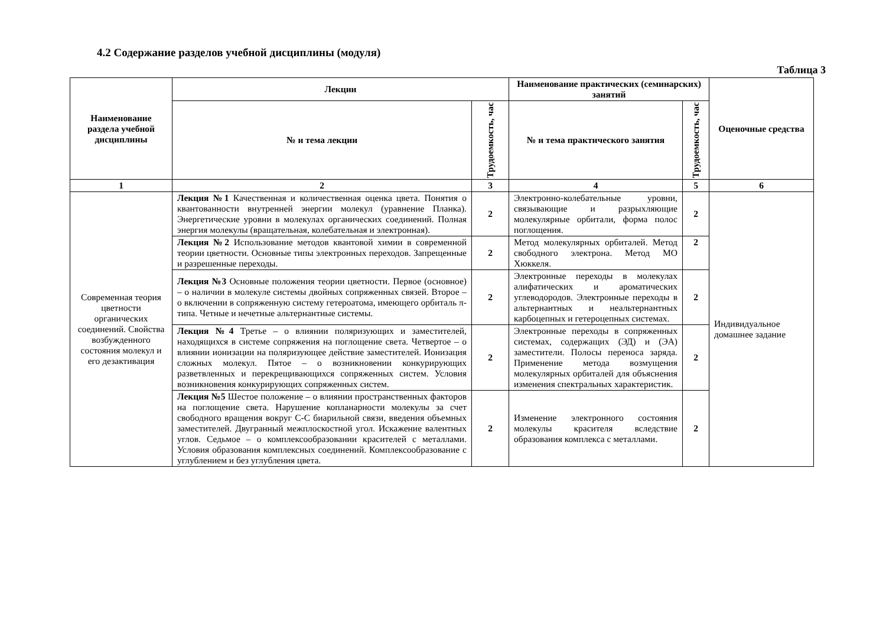4.2 Содержание разделов учебной дисциплины (модуля)
Таблица 3
| Наименование раздела учебной дисциплины | Лекции | | Наименование практических (семинарских) занятий | | Оценочные средства |
| --- | --- | --- | --- | --- | --- |
| | № и тема лекции | Трудоемкость, час | № и тема практического занятия | Трудоемкость, час | |
| 1 | 2 | 3 | 4 | 5 | 6 |
| Современная теория цветности органических соединений. Свойства возбужденного состояния молекул и его дезактивация | Лекция №1 Качественная и количественная оценка цвета. Понятия о квантованности внутренней энергии молекул (уравнение Планка). Энергетические уровни в молекулах органических соединений. Полная энергия молекулы (вращательная, колебательная и электронная). | 2 | Электронно-колебательные уровни, связывающие и разрыхляющие молекулярные орбитали, форма полос поглощения. | 2 | Индивидуальное домашнее задание |
| | Лекция №2 Использование методов квантовой химии в современной теории цветности. Основные типы электронных переходов. Запрещенные и разрешенные переходы. | 2 | Метод молекулярных орбиталей. Метод свободного электрона. Метод МО Хюккеля. | 2 | |
| | Лекция №3 Основные положения теории цветности. Первое (основное) – о наличии в молекуле системы двойных сопряженных связей. Второе – о включении в сопряженную систему гетероатома, имеющего орбиталь π-типа. Четные и нечетные альтернантные системы. | 2 | Электронные переходы в молекулах алифатических и ароматических углеводородов. Электронные переходы в альтернантных и неальтернантных карбоцепных и гетероцепных системах. | 2 | |
| | Лекция №4 Третье – о влиянии поляризующих и заместителей, находящихся в системе сопряжения на поглощение света. Четвертое – о влиянии ионизации на поляризующее действие заместителей. Ионизация сложных молекул. Пятое – о возникновении конкурирующих разветвленных и перекрещивающихся сопряженных систем. Условия возникновения конкурирующих сопряженных систем. | 2 | Электронные переходы в сопряженных системах, содержащих (ЭД) и (ЭА) заместители. Полосы переноса заряда. Применение метода возмущения молекулярных орбиталей для объяснения изменения спектральных характеристик. | 2 | |
| | Лекция №5 Шестое положение – о влиянии пространственных факторов на поглощение света. Нарушение копланарности молекулы за счет свободного вращения вокруг С-С биарильной связи, введения объемных заместителей. Двугранный межплоскостной угол. Искажение валентных углов. Седьмое – о комплексообразовании красителей с металлами. Условия образования комплексных соединений. Комплексообразование с углублением и без углубления цвета. | 2 | Изменение электронного состояния молекулы красителя вследствие образования комплекса с металлами. | 2 | |